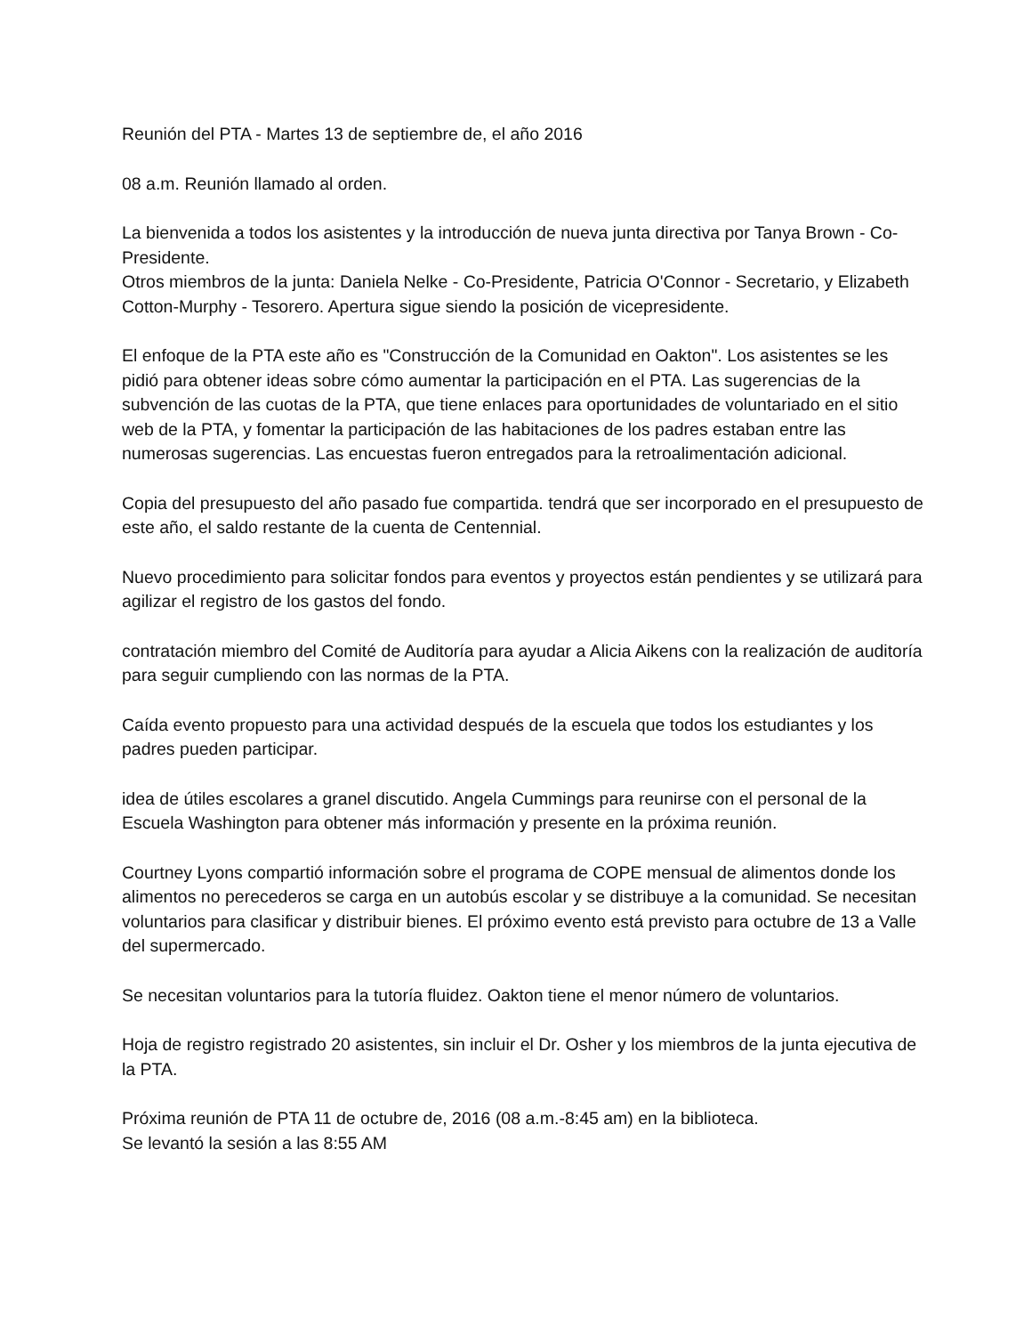Reunión del PTA - Martes 13 de septiembre de, el año 2016
08 a.m. Reunión llamado al orden.
La bienvenida a todos los asistentes y la introducción de nueva junta directiva por Tanya Brown - Co-Presidente.
Otros miembros de la junta: Daniela Nelke - Co-Presidente, Patricia O'Connor - Secretario, y Elizabeth Cotton-Murphy - Tesorero. Apertura sigue siendo la posición de vicepresidente.
El enfoque de la PTA este año es "Construcción de la Comunidad en Oakton". Los asistentes se les pidió para obtener ideas sobre cómo aumentar la participación en el PTA. Las sugerencias de la subvención de las cuotas de la PTA, que tiene enlaces para oportunidades de voluntariado en el sitio web de la PTA, y fomentar la participación de las habitaciones de los padres estaban entre las numerosas sugerencias. Las encuestas fueron entregados para la retroalimentación adicional.
Copia del presupuesto del año pasado fue compartida. tendrá que ser incorporado en el presupuesto de este año, el saldo restante de la cuenta de Centennial.
Nuevo procedimiento para solicitar fondos para eventos y proyectos están pendientes y se utilizará para agilizar el registro de los gastos del fondo.
contratación miembro del Comité de Auditoría para ayudar a Alicia Aikens con la realización de auditoría para seguir cumpliendo con las normas de la PTA.
Caída evento propuesto para una actividad después de la escuela que todos los estudiantes y los padres pueden participar.
idea de útiles escolares a granel discutido. Angela Cummings para reunirse con el personal de la Escuela Washington para obtener más información y presente en la próxima reunión.
Courtney Lyons compartió información sobre el programa de COPE mensual de alimentos donde los alimentos no perecederos se carga en un autobús escolar y se distribuye a la comunidad. Se necesitan voluntarios para clasificar y distribuir bienes. El próximo evento está previsto para octubre de 13 a Valle del supermercado.
Se necesitan voluntarios para la tutoría fluidez. Oakton tiene el menor número de voluntarios.
Hoja de registro registrado 20 asistentes, sin incluir el Dr. Osher y los miembros de la junta ejecutiva de la PTA.
Próxima reunión de PTA 11 de octubre de, 2016 (08 a.m.-8:45 am) en la biblioteca.
Se levantó la sesión a las 8:55 AM